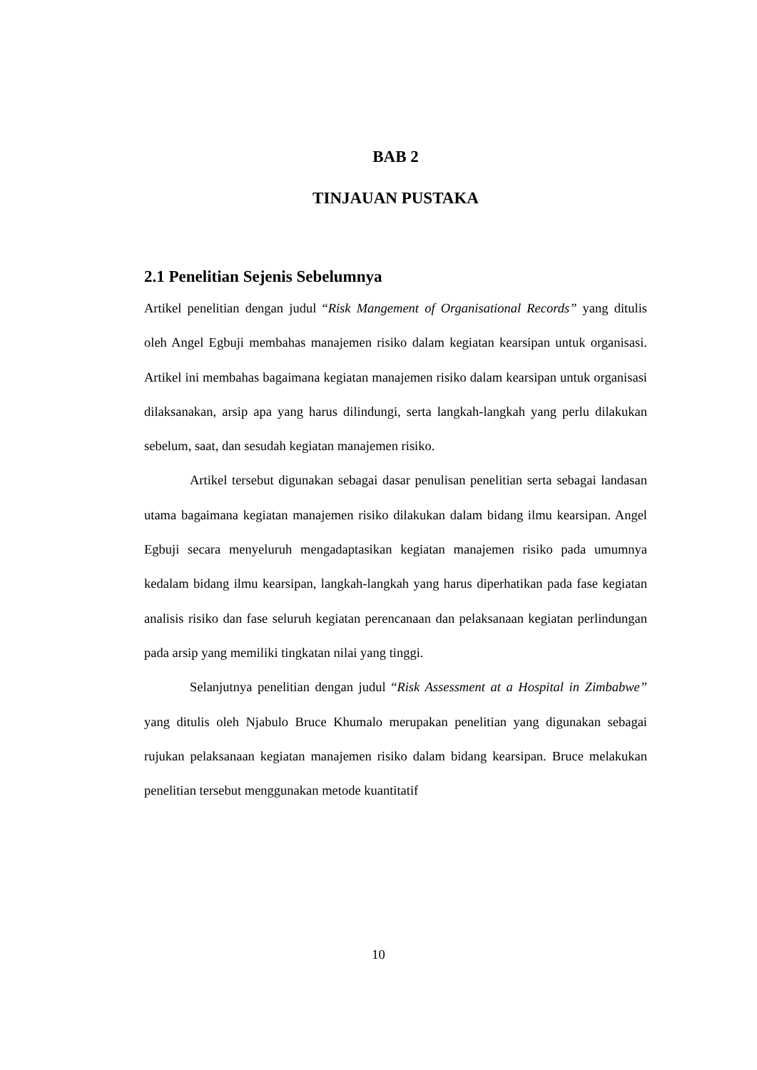BAB 2
TINJAUAN PUSTAKA
2.1 Penelitian Sejenis Sebelumnya
Artikel penelitian dengan judul “Risk Mangement of Organisational Records” yang ditulis oleh Angel Egbuji membahas manajemen risiko dalam kegiatan kearsipan untuk organisasi. Artikel ini membahas bagaimana kegiatan manajemen risiko dalam kearsipan untuk organisasi dilaksanakan, arsip apa yang harus dilindungi, serta langkah-langkah yang perlu dilakukan sebelum, saat, dan sesudah kegiatan manajemen risiko.
Artikel tersebut digunakan sebagai dasar penulisan penelitian serta sebagai landasan utama bagaimana kegiatan manajemen risiko dilakukan dalam bidang ilmu kearsipan. Angel Egbuji secara menyeluruh mengadaptasikan kegiatan manajemen risiko pada umumnya kedalam bidang ilmu kearsipan, langkah-langkah yang harus diperhatikan pada fase kegiatan analisis risiko dan fase seluruh kegiatan perencanaan dan pelaksanaan kegiatan perlindungan pada arsip yang memiliki tingkatan nilai yang tinggi.
Selanjutnya penelitian dengan judul “Risk Assessment at a Hospital in Zimbabwe” yang ditulis oleh Njabulo Bruce Khumalo merupakan penelitian yang digunakan sebagai rujukan pelaksanaan kegiatan manajemen risiko dalam bidang kearsipan. Bruce melakukan penelitian tersebut menggunakan metode kuantitatif
10